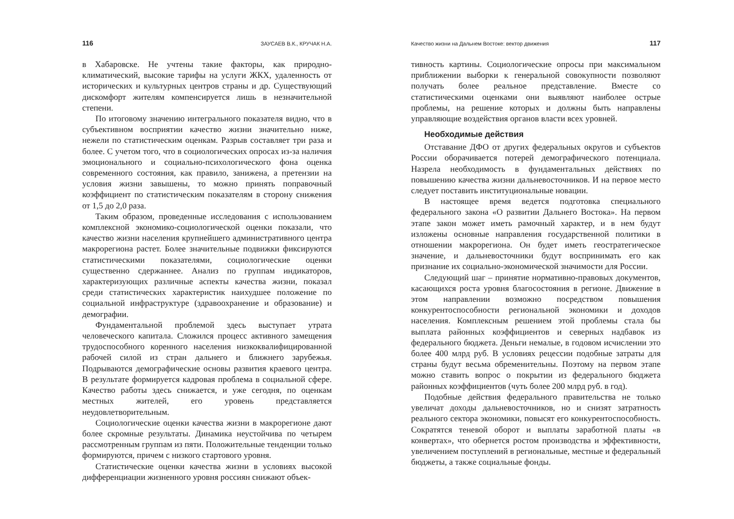116 ЗАУСАЕВ В.К., КРУЧАК Н.А.
в Хабаровске. Не учтены такие факторы, как природно-климатический, высокие тарифы на услуги ЖКХ, удаленность от исторических и культурных центров страны и др. Существующий дискомфорт жителям компенсируется лишь в незначительной степени.
По итоговому значению интегрального показателя видно, что в субъективном восприятии качество жизни значительно ниже, нежели по статистическим оценкам. Разрыв составляет три раза и более. С учетом того, что в социологических опросах из-за наличия эмоционального и социально-психологического фона оценка современного состояния, как правило, занижена, а претензии на условия жизни завышены, то можно принять поправочный коэффициент по статистическим показателям в сторону снижения от 1,5 до 2,0 раза.
Таким образом, проведенные исследования с использованием комплексной экономико-социологической оценки показали, что качество жизни населения крупнейшего административного центра макрорегиона растет. Более значительные подвижки фиксируются статистическими показателями, социологические оценки существенно сдержаннее. Анализ по группам индикаторов, характеризующих различные аспекты качества жизни, показал среди статистических характеристик наихудшее положение по социальной инфраструктуре (здравоохранение и образование) и демографии.
Фундаментальной проблемой здесь выступает утрата человеческого капитала. Сложился процесс активного замещения трудоспособного коренного населения низкоквалифицированной рабочей силой из стран дальнего и ближнего зарубежья. Подрываются демографические основы развития краевого центра. В результате формируется кадровая проблема в социальной сфере. Качество работы здесь снижается, и уже сегодня, по оценкам местных жителей, его уровень представляется неудовлетворительным.
Социологические оценки качества жизни в макрорегионе дают более скромные результаты. Динамика неустойчива по четырем рассмотренным группам из пяти. Положительные тенденции только формируются, причем с низкого стартового уровня.
Статистические оценки качества жизни в условиях высокой дифференциации жизненного уровня россиян снижают объек-
Качество жизни на Дальнем Востоке: вектор движения 117
тивность картины. Социологические опросы при максимальном приближении выборки к генеральной совокупности позволяют получать более реальное представление. Вместе со статистическими оценками они выявляют наиболее острые проблемы, на решение которых и должны быть направлены управляющие воздействия органов власти всех уровней.
Необходимые действия
Отставание ДФО от других федеральных округов и субъектов России оборачивается потерей демографического потенциала. Назрела необходимость в фундаментальных действиях по повышению качества жизни дальневосточников. И на первое место следует поставить институциональные новации.
В настоящее время ведется подготовка специального федерального закона «О развитии Дальнего Востока». На первом этапе закон может иметь рамочный характер, и в нем будут изложены основные направления государственной политики в отношении макрорегиона. Он будет иметь геостратегическое значение, и дальневосточники будут воспринимать его как признание их социально-экономической значимости для России.
Следующий шаг – принятие нормативно-правовых документов, касающихся роста уровня благосостояния в регионе. Движение в этом направлении возможно посредством повышения конкурентоспособности региональной экономики и доходов населения. Комплексным решением этой проблемы стала бы выплата районных коэффициентов и северных надбавок из федерального бюджета. Деньги немалые, в годовом исчислении это более 400 млрд руб. В условиях рецессии подобные затраты для страны будут весьма обременительны. Поэтому на первом этапе можно ставить вопрос о покрытии из федерального бюджета районных коэффициентов (чуть более 200 млрд руб. в год).
Подобные действия федерального правительства не только увеличат доходы дальневосточников, но и снизят затратность реального сектора экономики, повысят его конкурентоспособность. Сократятся теневой оборот и выплаты заработной платы «в конвертах», что обернется ростом производства и эффективности, увеличением поступлений в региональные, местные и федеральный бюджеты, а также социальные фонды.